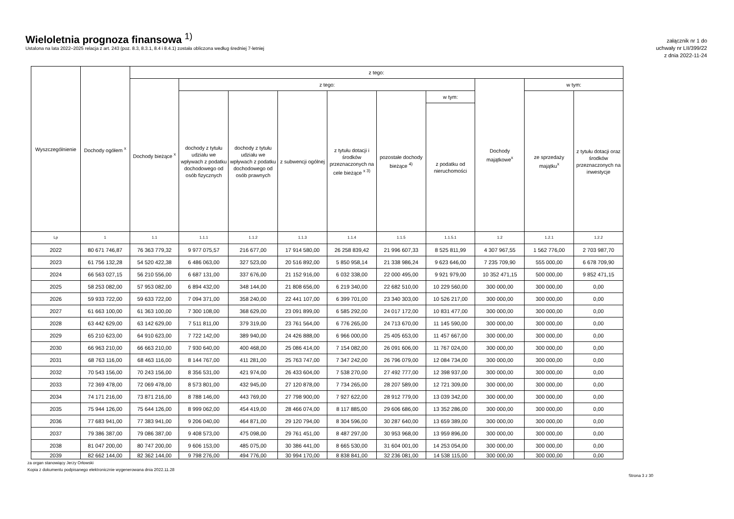Wieloletnia prognoza finansowa <sup>1)</sup>
Ustalona na lata 2022–2025 relacja z art. 243 (poz. 8.3, 8.3.1, 8.4 i 8.4.1) została obliczona według średniej 7-letniej
załącznik nr 1 do
uchwały nr LII/399/22
z dnia 2022-11-24
| Wyszczególnienie | Dochody ogółem <sup>x</sup> | z tego: | | | | | | | | | |
| --- | --- | --- | --- | --- | --- | --- | --- | --- | --- | --- | --- |
| | | Dochody bieżące <sup>x</sup> | z tego: | | | | | | Dochody majątkowe<sup>x</sup> | w tym: | |
| | | | dochody z tytułu udziału we wpływach z podatku dochodowego od osób fizycznych | dochody z tytułu udziału we wpływach z podatku dochodowego od osób prawnych | z subwencji ogólnej | z tytułu dotacji i środków przeznaczonych na cele bieżące <sup>x 3)</sup> | pozostałe dochody bieżące <sup>4)</sup> | w tym: | | ze sprzedaży majątku<sup>x</sup> | z tytułu dotacji oraz środków przeznaczonych na inwestycje |
| | | | | | | | | z podatku od nieruchomości | | | |
| Lp | 1 | 1.1 | 1.1.1 | 1.1.2 | 1.1.3 | 1.1.4 | 1.1.5 | 1.1.5.1 | 1.2 | 1.2.1 | 1.2.2 |
| 2022 | 80 671 746,87 | 76 363 779,32 | 9 977 075,57 | 216 677,00 | 17 914 580,00 | 26 258 839,42 | 21 996 607,33 | 8 525 811,99 | 4 307 967,55 | 1 562 776,00 | 2 703 987,70 |
| 2023 | 61 756 132,28 | 54 520 422,38 | 6 486 063,00 | 327 523,00 | 20 516 892,00 | 5 850 958,14 | 21 338 986,24 | 9 623 646,00 | 7 235 709,90 | 555 000,00 | 6 678 709,90 |
| 2024 | 66 563 027,15 | 56 210 556,00 | 6 687 131,00 | 337 676,00 | 21 152 916,00 | 6 032 338,00 | 22 000 495,00 | 9 921 979,00 | 10 352 471,15 | 500 000,00 | 9 852 471,15 |
| 2025 | 58 253 082,00 | 57 953 082,00 | 6 894 432,00 | 348 144,00 | 21 808 656,00 | 6 219 340,00 | 22 682 510,00 | 10 229 560,00 | 300 000,00 | 300 000,00 | 0,00 |
| 2026 | 59 933 722,00 | 59 633 722,00 | 7 094 371,00 | 358 240,00 | 22 441 107,00 | 6 399 701,00 | 23 340 303,00 | 10 526 217,00 | 300 000,00 | 300 000,00 | 0,00 |
| 2027 | 61 663 100,00 | 61 363 100,00 | 7 300 108,00 | 368 629,00 | 23 091 899,00 | 6 585 292,00 | 24 017 172,00 | 10 831 477,00 | 300 000,00 | 300 000,00 | 0,00 |
| 2028 | 63 442 629,00 | 63 142 629,00 | 7 511 811,00 | 379 319,00 | 23 761 564,00 | 6 776 265,00 | 24 713 670,00 | 11 145 590,00 | 300 000,00 | 300 000,00 | 0,00 |
| 2029 | 65 210 623,00 | 64 910 623,00 | 7 722 142,00 | 389 940,00 | 24 426 888,00 | 6 966 000,00 | 25 405 653,00 | 11 457 667,00 | 300 000,00 | 300 000,00 | 0,00 |
| 2030 | 66 963 210,00 | 66 663 210,00 | 7 930 640,00 | 400 468,00 | 25 086 414,00 | 7 154 082,00 | 26 091 606,00 | 11 767 024,00 | 300 000,00 | 300 000,00 | 0,00 |
| 2031 | 68 763 116,00 | 68 463 116,00 | 8 144 767,00 | 411 281,00 | 25 763 747,00 | 7 347 242,00 | 26 796 079,00 | 12 084 734,00 | 300 000,00 | 300 000,00 | 0,00 |
| 2032 | 70 543 156,00 | 70 243 156,00 | 8 356 531,00 | 421 974,00 | 26 433 604,00 | 7 538 270,00 | 27 492 777,00 | 12 398 937,00 | 300 000,00 | 300 000,00 | 0,00 |
| 2033 | 72 369 478,00 | 72 069 478,00 | 8 573 801,00 | 432 945,00 | 27 120 878,00 | 7 734 265,00 | 28 207 589,00 | 12 721 309,00 | 300 000,00 | 300 000,00 | 0,00 |
| 2034 | 74 171 216,00 | 73 871 216,00 | 8 788 146,00 | 443 769,00 | 27 798 900,00 | 7 927 622,00 | 28 912 779,00 | 13 039 342,00 | 300 000,00 | 300 000,00 | 0,00 |
| 2035 | 75 944 126,00 | 75 644 126,00 | 8 999 062,00 | 454 419,00 | 28 466 074,00 | 8 117 885,00 | 29 606 686,00 | 13 352 286,00 | 300 000,00 | 300 000,00 | 0,00 |
| 2036 | 77 683 941,00 | 77 383 941,00 | 9 206 040,00 | 464 871,00 | 29 120 794,00 | 8 304 596,00 | 30 287 640,00 | 13 659 389,00 | 300 000,00 | 300 000,00 | 0,00 |
| 2037 | 79 386 387,00 | 79 086 387,00 | 9 408 573,00 | 475 098,00 | 29 761 451,00 | 8 487 297,00 | 30 953 968,00 | 13 959 896,00 | 300 000,00 | 300 000,00 | 0,00 |
| 2038 | 81 047 200,00 | 80 747 200,00 | 9 606 153,00 | 485 075,00 | 30 386 441,00 | 8 665 530,00 | 31 604 001,00 | 14 253 054,00 | 300 000,00 | 300 000,00 | 0,00 |
| 2039 | 82 662 144,00 | 82 362 144,00 | 9 798 276,00 | 494 776,00 | 30 994 170,00 | 8 838 841,00 | 32 236 081,00 | 14 538 115,00 | 300 000,00 | 300 000,00 | 0,00 |
za organ stanowiący Jerzy Orłowski
Kopia z dokumentu podpisanego elektronicznie wygenerowana dnia 2022.11.28
Strona 3 z 30